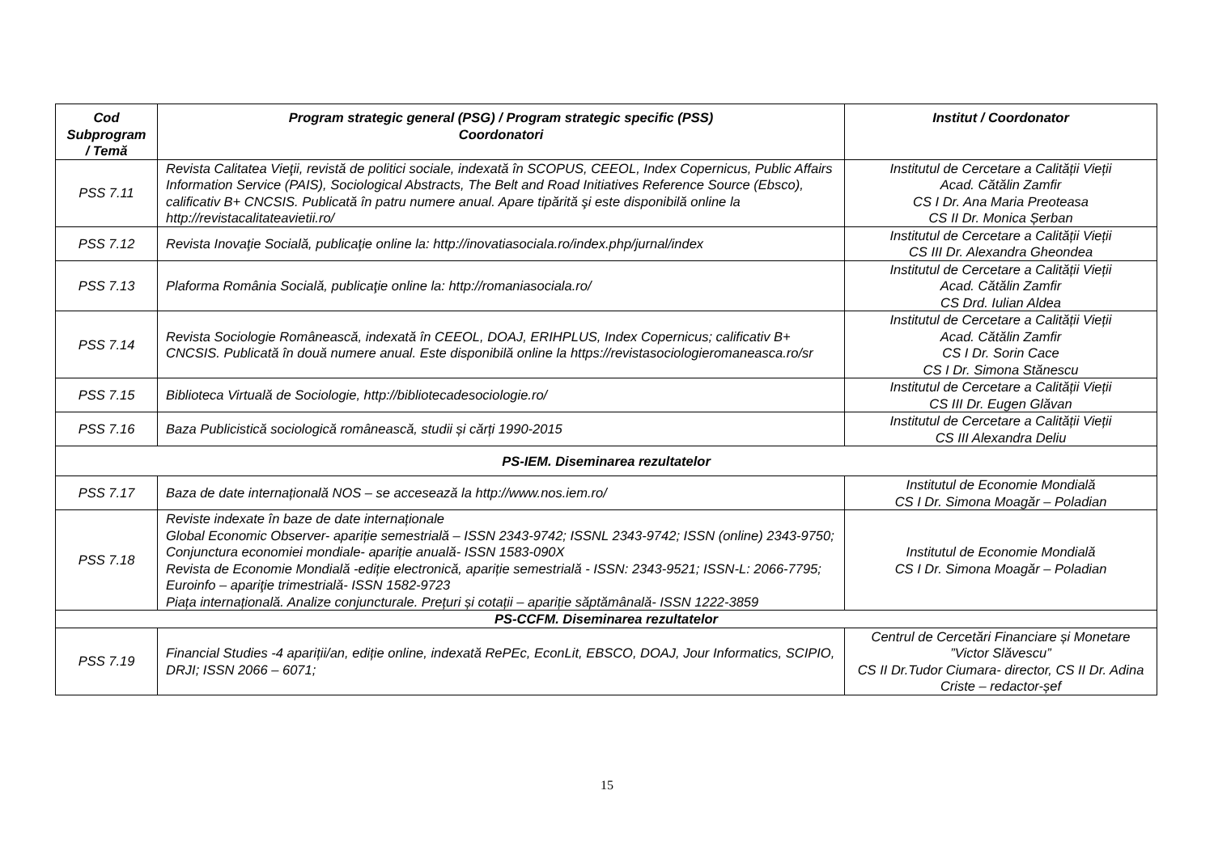| Cod Subprogram / Temă | Program strategic general (PSG) / Program strategic specific (PSS) Coordonatori | Institut / Coordonator |
| --- | --- | --- |
| PSS 7.11 | Revista Calitatea Vieţii, revistă de politici sociale, indexată în SCOPUS, CEEOL, Index Copernicus, Public Affairs Information Service (PAIS), Sociological Abstracts, The Belt and Road Initiatives Reference Source (Ebsco), calificativ B+ CNCSIS. Publicată în patru numere anual. Apare tipărită şi este disponibilă online la http://revistacalitateavietii.ro/ | Institutul de Cercetare a Calității Vieții Acad. Cătălin Zamfir CS I Dr. Ana Maria Preoteasa CS II Dr. Monica Șerban |
| PSS 7.12 | Revista Inovaţie Socială, publicaţie online la: http://inovatiasociala.ro/index.php/jurnal/index | Institutul de Cercetare a Calității Vieții CS III Dr. Alexandra Gheondea |
| PSS 7.13 | Plaforma România Socială, publicaţie online la: http://romaniasociala.ro/ | Institutul de Cercetare a Calității Vieții Acad. Cătălin Zamfir CS Drd. Iulian Aldea |
| PSS 7.14 | Revista Sociologie Românească, indexată în CEEOL, DOAJ, ERIHPLUS, Index Copernicus; calificativ B+ CNCSIS. Publicată în două numere anual. Este disponibilă online la https://revistasociologieromaneasca.ro/sr | Institutul de Cercetare a Calității Vieții Acad. Cătălin Zamfir CS I Dr. Sorin Cace CS I Dr. Simona Stănescu |
| PSS 7.15 | Biblioteca Virtuală de Sociologie, http://bibliotecadesociologie.ro/ | Institutul de Cercetare a Calității Vieții CS III Dr. Eugen Glăvan |
| PSS 7.16 | Baza Publicistică sociologică românească, studii și cărți 1990-2015 | Institutul de Cercetare a Calității Vieții CS III Alexandra Deliu |
| PS-IEM. Diseminarea rezultatelor | | |
| PSS 7.17 | Baza de date internațională NOS – se accesează la http://www.nos.iem.ro/ | Institutul de Economie Mondială CS I Dr. Simona Moagăr – Poladian |
| PSS 7.18 | Reviste indexate în baze de date internaționale Global Economic Observer- apariție semestrială – ISSN 2343-9742; ISSNL 2343-9742; ISSN (online) 2343-9750; Conjunctura economiei mondiale- apariție anuală- ISSN 1583-090X Revista de Economie Mondială -ediție electronică, apariție semestrială - ISSN: 2343-9521; ISSN-L: 2066-7795; Euroinfo – apariţie trimestrială- ISSN 1582-9723 Piața internațională. Analize conjuncturale. Prețuri și cotații – apariție săptămânală- ISSN 1222-3859 | Institutul de Economie Mondială CS I Dr. Simona Moagăr – Poladian |
| PS-CCFM. Diseminarea rezultatelor | | |
| PSS 7.19 | Financial Studies -4 apariții/an, ediție online, indexată RePEc, EconLit, EBSCO, DOAJ, Jour Informatics, SCIPIO, DRJI; ISSN 2066 – 6071; | Centrul de Cercetări Financiare și Monetare ”Victor Slăvescu” CS II Dr.Tudor Ciumara- director, CS II Dr. Adina Criste – redactor-șef |
15